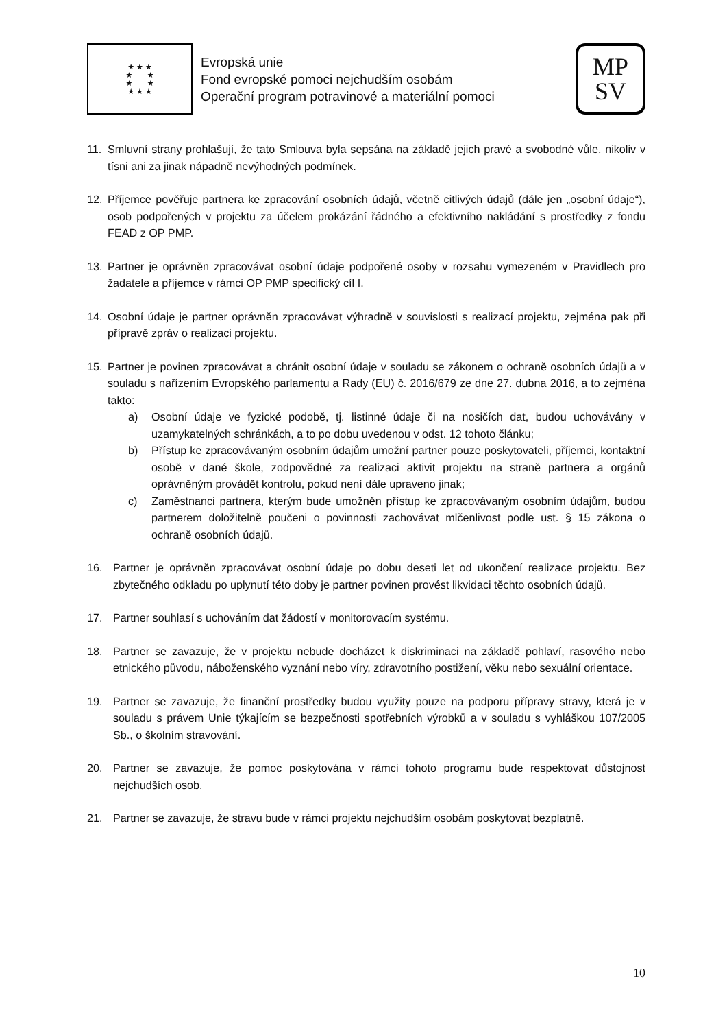★ ★ ★
★ ★
★ ★
★ ★ ★
Evropská unie
Fond evropské pomoci nejchudším osobám
Operační program potravinové a materiální pomoci
MP
SV
11. Smluvní strany prohlašují, že tato Smlouva byla sepsána na základě jejich pravé a svobodné vůle, nikoliv v tísni ani za jinak nápadně nevýhodných podmínek.
12. Příjemce pověřuje partnera ke zpracování osobních údajů, včetně citlivých údajů (dále jen „osobní údaje“), osob podpořených v projektu za účelem prokázání řádného a efektivního nakládání s prostředky z fondu FEAD z OP PMP.
13. Partner je oprávněn zpracovávat osobní údaje podpořené osoby v rozsahu vymezeném v Pravidlech pro žadatele a příjemce v rámci OP PMP specifický cíl I.
14. Osobní údaje je partner oprávněn zpracovávat výhradně v souvislosti s realizací projektu, zejména pak při přípravě zpráv o realizaci projektu.
15. Partner je povinen zpracovávat a chránit osobní údaje v souladu se zákonem o ochraně osobních údajů a v souladu s nařízením Evropského parlamentu a Rady (EU) č. 2016/679 ze dne 27. dubna 2016, a to zejména takto:
a) Osobní údaje ve fyzické podobě, tj. listinné údaje či na nosičích dat, budou uchovávány v uzamykatelných schránkách, a to po dobu uvedenou v odst. 12 tohoto článku;
b) Přístup ke zpracovávaným osobním údajům umožní partner pouze poskytovateli, příjemci, kontaktní osobě v dané škole, zodpovědné za realizaci aktivit projektu na straně partnera a orgánů oprávněným provádět kontrolu, pokud není dále upraveno jinak;
c) Zaměstnanci partnera, kterým bude umožněn přístup ke zpracovávaným osobním údajům, budou partnerem doložitelně poučeni o povinnosti zachovávat mlčenlivost podle ust. § 15 zákona o ochraně osobních údajů.
16. Partner je oprávněn zpracovávat osobní údaje po dobu deseti let od ukončení realizace projektu. Bez zbytečného odkladu po uplynutí této doby je partner povinen provést likvidaci těchto osobních údajů.
17. Partner souhlasí s uchováním dat žádostí v monitorovacím systému.
18. Partner se zavazuje, že v projektu nebude docházet k diskriminaci na základě pohlaví, rasového nebo etnického původu, náboženského vyznání nebo víry, zdravotního postižení, věku nebo sexuální orientace.
19. Partner se zavazuje, že finanční prostředky budou využity pouze na podporu přípravy stravy, která je v souladu s právem Unie týkajícím se bezpečnosti spotřebních výrobků a v souladu s vyhláškou 107/2005 Sb., o školním stravování.
20. Partner se zavazuje, že pomoc poskytována v rámci tohoto programu bude respektovat důstojnost nejchudších osob.
21. Partner se zavazuje, že stravu bude v rámci projektu nejchudším osobám poskytovat bezplatně.
10